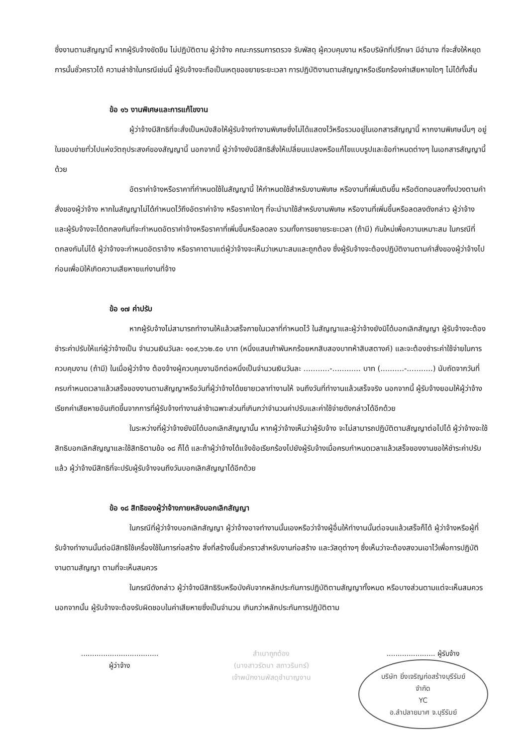ซึ่งงานตามสัญญานี้ หากผู้รับจ้างขัดขืน ไม่ปฏิบัติตาม ผู้ว่าจ้าง คณะกรรมการตรวจ รับพัสดุ ผู้ควบคุมงาน หรือบริษัทที่ปรึกษา มีอำนาจ ที่จะสั่งให้หยุดการนั้นชั่วคราวได้ ความล่าช้าในกรณีเช่นนี้ ผู้รับจ้างจะถือเป็นเหตุขอขยายระยะเวลา การปฏิบัติงานตามสัญญาหรือเรียกร้องค่าเสียหายใดๆ ไม่ได้ทั้งสิ้น
ข้อ ๑๖ งานพิเศษและการแก้ไขงาน
ผู้ว่าจ้างมีสิทธิที่จะสั่งเป็นหนังสือให้ผู้รับจ้างทำงานพิเศษซึ่งไม่ได้แสดงไว้หรือรวมอยู่ในเอกสารสัญญานี้ หากงานพิเศษนั้นๆ อยู่ในขอบข่ายทั่วไปแห่งวัตถุประสงค์ของสัญญานี้ นอกจากนี้ ผู้ว่าจ้างยังมีสิทธิสั่งให้เปลี่ยนแปลงหรือแก้ไขแบบรูปและข้อกำหนดต่างๆ ในเอกสารสัญญานี้ด้วย
อัตราค่าจ้างหรือราคาที่กำหนดใช้ในสัญญานี้ ให้กำหนดใช้สำหรับงานพิเศษ หรืองานที่เพิ่มเติมขึ้น หรือตัดทอนลงทั้งปวงตามคำสั่งของผู้ว่าจ้าง หากในสัญญาไม่ได้กำหนดไว้ถึงอัตราค่าจ้าง หรือราคาใดๆ ที่จะนำมาใช้สำหรับงานพิเศษ หรืองานที่เพิ่มขึ้นหรือลดลงดังกล่าว ผู้ว่าจ้าง และผู้รับจ้างจะได้ตกลงกันที่จะกำหนดอัตราค่าจ้างหรือราคาที่เพิ่มขึ้นหรือลดลง รวมทั้งการขยายระยะเวลา (ถ้ามี) กันใหม่เพื่อความเหมาะสม ในกรณีที่ตกลงกันไม่ได้ ผู้ว่าจ้างจะกำหนดอัตราจ้าง หรือราคาตามแต่ผู้ว่าจ้างจะเห็นว่าเหมาะสมและถูกต้อง ซึ่งผู้รับจ้างจะต้องปฏิบัติงานตามคำสั่งของผู้ว่าจ้างไปก่อนเพื่อมิให้เกิดความเสียหายแก่งานที่จ้าง
ข้อ ๑๗ ค่าปรับ
หากผู้รับจ้างไม่สามารถทำงานให้แล้วเสร็จภายในเวลาที่กำหนดไว้ ในสัญญาและผู้ว่าจ้างยังมิได้บอกเลิกสัญญา ผู้รับจ้างจะต้องชำระค่าปรับให้แก่ผู้ว่าจ้างเป็น จำนวนเงินวันละ ๑๐๙,๖๖๒.๕๐ บาท (หนึ่งแสนเก้าพันหกร้อยหกสิบสองบาทห้าสิบสตางค์) และจะต้องชำระค่าใช้จ่ายในการควบคุมงาน (ถ้ามี) ในเมื่อผู้ว่าจ้าง ต้องจ้างผู้ควบคุมงานอีกต่อหนึ่งเป็นจำนวนเงินวันละ ...........-............ บาท (..........-...........) นับถัดจากวันที่ครบกำหนดเวลาแล้วเสร็จของงานตามสัญญาหรือวันที่ผู้ว่าจ้างได้ขยายเวลาทำงานให้ จนถึงวันที่ทำงานแล้วเสร็จจริง นอกจากนี้ ผู้รับจ้างยอมให้ผู้ว่าจ้างเรียกค่าเสียหายอันเกิดขึ้นจากการที่ผู้รับจ้างทำงานล่าช้าเฉพาะส่วนที่เกินกว่าจำนวนค่าปรับและค่าใช้จ่ายดังกล่าวได้อีกด้วย
ในระหว่างที่ผู้ว่าจ้างยังมิได้บอกเลิกสัญญานั้น หากผู้ว่าจ้างเห็นว่าผู้รับจ้าง จะไม่สามารถปฏิบัติตามสัญญาต่อไปได้ ผู้ว่าจ้างจะใช้สิทธิบอกเลิกสัญญาและใช้สิทธิตามข้อ ๑๘ ก็ได้ และถ้าผู้ว่าจ้างได้แจ้งข้อเรียกร้องไปยังผู้รับจ้างเมื่อครบกำหนดเวลาแล้วเสร็จของงานขอให้ชำระค่าปรับแล้ว ผู้ว่าจ้างมีสิทธิที่จะปรับผู้รับจ้างจนถึงวันบอกเลิกสัญญาได้อีกด้วย
ข้อ ๑๘ สิทธิของผู้ว่าจ้างภายหลังบอกเลิกสัญญา
ในกรณีที่ผู้ว่าจ้างบอกเลิกสัญญา ผู้ว่าจ้างอาจทำงานนั้นเองหรือว่าจ้างผู้อื่นให้ทำงานนั้นต่อจนแล้วเสร็จก็ได้ ผู้ว่าจ้างหรือผู้ที่รับจ้างทำงานนั้นต่อมีสิทธิใช้เครื่องใช้ในการก่อสร้าง สิ่งที่สร้างขึ้นชั่วคราวสำหรับงานก่อสร้าง และวัสดุต่างๆ ซึ่งเห็นว่าจะต้องสงวนเอาไว้เพื่อการปฏิบัติงานตามสัญญา ตามที่จะเห็นสมควร
ในกรณีดังกล่าว ผู้ว่าจ้างมีสิทธิริบหรือบังคับจากหลักประกันการปฏิบัติตามสัญญาทั้งหมด หรือบางส่วนตามแต่จะเห็นสมควร นอกจากนั้น ผู้รับจ้างจะต้องรับผิดชอบในค่าเสียหายซึ่งเป็นจำนวน เกินกว่าหลักประกันการปฏิบัติตาม
...................................
ผู้ว่าจ้าง
สำเนาถูกต้อง
(นางสาวรัตนา สถาวรินทร์)
เจ้าพนักงานพัสดุชำนาญงาน
...................... ผู้รับจ้าง บริษัท ยิ่งเจริญก่อสร้างบุรีรัมย์ จำกัด
YC
อ.ลำปลายมาศ จ.บุรีรัมย์